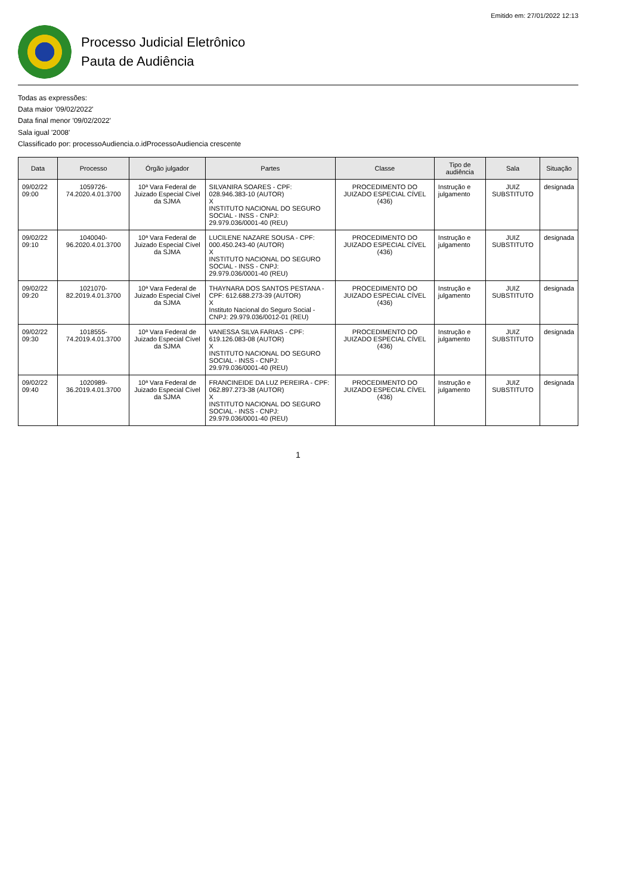Emitido em: 27/01/2022 12:13
Processo Judicial Eletrônico
Pauta de Audiência
Todas as expressões:
Data maior '09/02/2022'
Data final menor '09/02/2022'
Sala igual '2008'
Classificado por: processoAudiencia.o.idProcessoAudiencia crescente
| Data | Processo | Órgão julgador | Partes | Classe | Tipo de audiência | Sala | Situação |
| --- | --- | --- | --- | --- | --- | --- | --- |
| 09/02/22 09:00 | 1059726-74.2020.4.01.3700 | 10ª Vara Federal de Juizado Especial Cível da SJMA | SILVANIRA SOARES - CPF: 028.946.383-10 (AUTOR) X INSTITUTO NACIONAL DO SEGURO SOCIAL - INSS - CNPJ: 29.979.036/0001-40 (REU) | PROCEDIMENTO DO JUIZADO ESPECIAL CÍVEL (436) | Instrução e julgamento | JUIZ SUBSTITUTO | designada |
| 09/02/22 09:10 | 1040040-96.2020.4.01.3700 | 10ª Vara Federal de Juizado Especial Cível da SJMA | LUCILENE NAZARE SOUSA - CPF: 000.450.243-40 (AUTOR) X INSTITUTO NACIONAL DO SEGURO SOCIAL - INSS - CNPJ: 29.979.036/0001-40 (REU) | PROCEDIMENTO DO JUIZADO ESPECIAL CÍVEL (436) | Instrução e julgamento | JUIZ SUBSTITUTO | designada |
| 09/02/22 09:20 | 1021070-82.2019.4.01.3700 | 10ª Vara Federal de Juizado Especial Cível da SJMA | THAYNARA DOS SANTOS PESTANA - CPF: 612.688.273-39 (AUTOR) X Instituto Nacional do Seguro Social - CNPJ: 29.979.036/0012-01 (REU) | PROCEDIMENTO DO JUIZADO ESPECIAL CÍVEL (436) | Instrução e julgamento | JUIZ SUBSTITUTO | designada |
| 09/02/22 09:30 | 1018555-74.2019.4.01.3700 | 10ª Vara Federal de Juizado Especial Cível da SJMA | VANESSA SILVA FARIAS - CPF: 619.126.083-08 (AUTOR) X INSTITUTO NACIONAL DO SEGURO SOCIAL - INSS - CNPJ: 29.979.036/0001-40 (REU) | PROCEDIMENTO DO JUIZADO ESPECIAL CÍVEL (436) | Instrução e julgamento | JUIZ SUBSTITUTO | designada |
| 09/02/22 09:40 | 1020989-36.2019.4.01.3700 | 10ª Vara Federal de Juizado Especial Cível da SJMA | FRANCINEIDE DA LUZ PEREIRA - CPF: 062.897.273-38 (AUTOR) X INSTITUTO NACIONAL DO SEGURO SOCIAL - INSS - CNPJ: 29.979.036/0001-40 (REU) | PROCEDIMENTO DO JUIZADO ESPECIAL CÍVEL (436) | Instrução e julgamento | JUIZ SUBSTITUTO | designada |
1